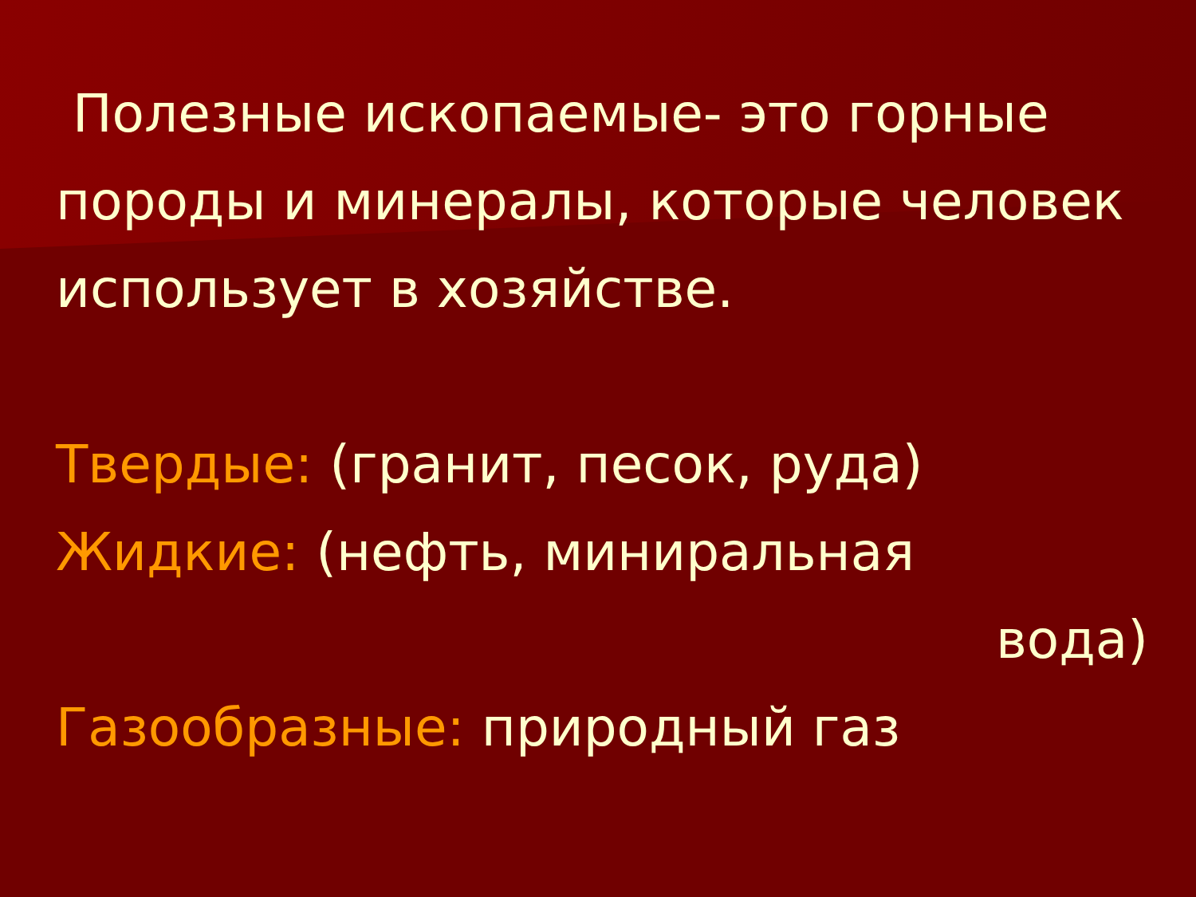Полезные ископаемые- это горные породы и минералы, которые человек использует в хозяйстве.
Твердые: (гранит, песок, руда)
Жидкие: (нефть, миниральная
вода)
Газообразные: природный газ